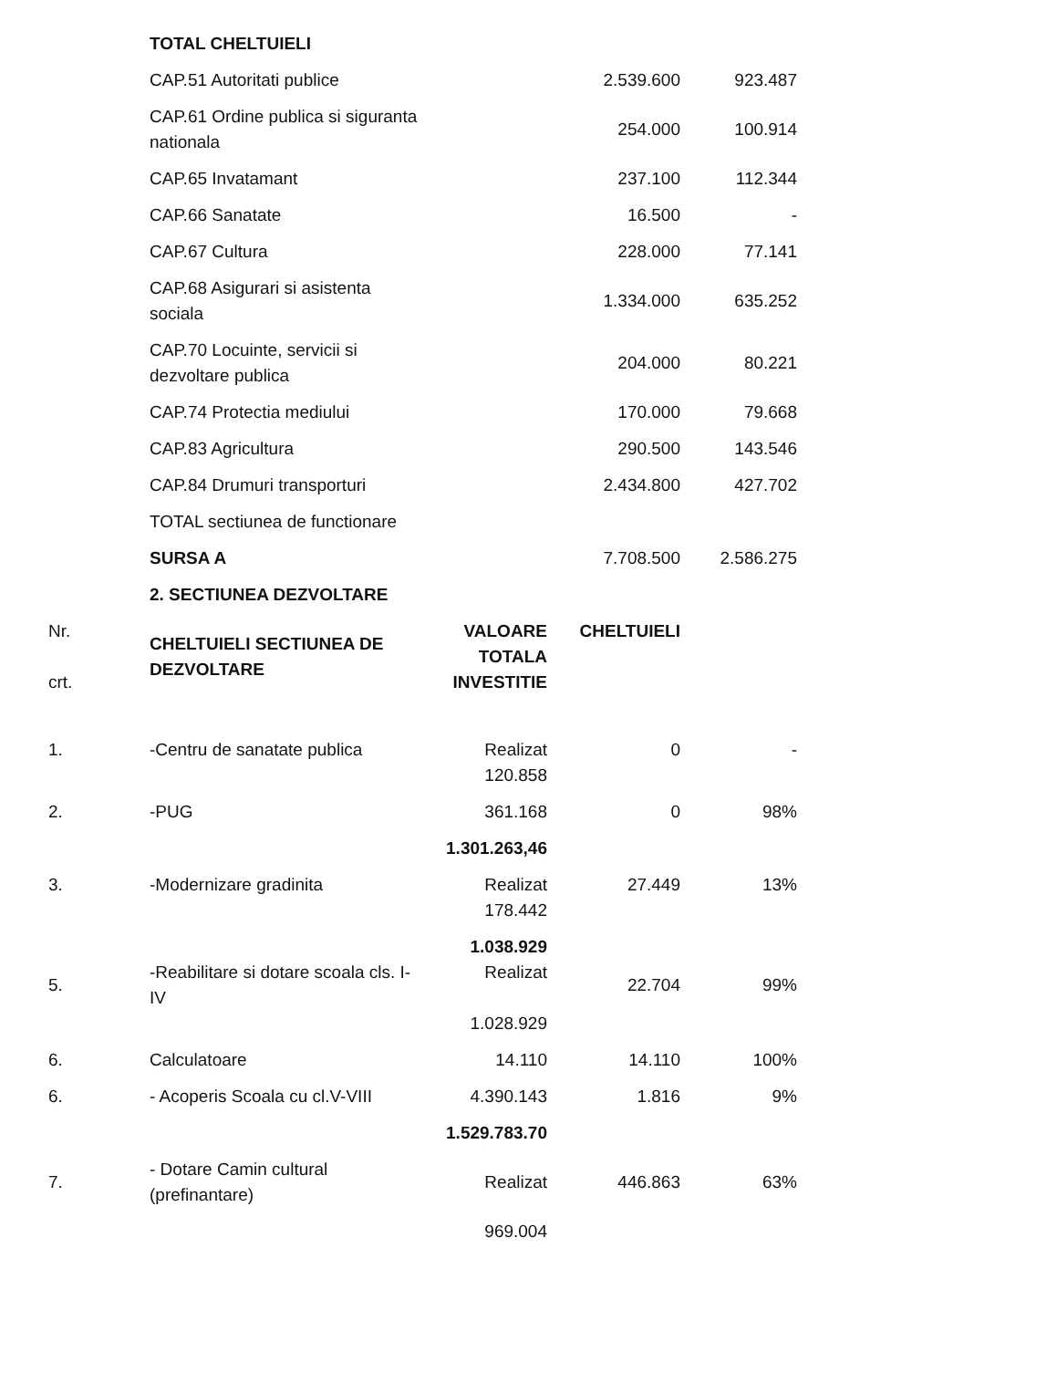| | TOTAL CHELTUIELI | | | |
| | CAP.51 Autoritati publice | | 2.539.600 | 923.487 |
| | CAP.61 Ordine publica si siguranta nationala | | 254.000 | 100.914 |
| | CAP.65 Invatamant | | 237.100 | 112.344 |
| | CAP.66 Sanatate | | 16.500 | - |
| | CAP.67 Cultura | | 228.000 | 77.141 |
| | CAP.68 Asigurari si asistenta sociala | | 1.334.000 | 635.252 |
| | CAP.70 Locuinte, servicii si dezvoltare publica | | 204.000 | 80.221 |
| | CAP.74 Protectia mediului | | 170.000 | 79.668 |
| | CAP.83 Agricultura | | 290.500 | 143.546 |
| | CAP.84 Drumuri transporturi | | 2.434.800 | 427.702 |
| | TOTAL sectiunea de functionare | | | |
| | SURSA A | | 7.708.500 | 2.586.275 |
| | 2. SECTIUNEA DEZVOLTARE | | | |
| Nr. crt. | CHELTUIELI SECTIUNEA DE DEZVOLTARE | VALOARE TOTALA INVESTITIE | CHELTUIELI | |
| 1. | -Centru de sanatate publica | Realizat 120.858 | 0 | - |
| 2. | -PUG | 361.168 | 0 | 98% |
| | | 1.301.263,46 | | |
| 3. | -Modernizare gradinita | Realizat 178.442 | 27.449 | 13% |
| 5. | -Reabilitare si dotare scoala cls. I-IV | 1.038.929 Realizat 1.028.929 | 22.704 | 99% |
| 6. | Calculatoare | 14.110 | 14.110 | 100% |
| 6. | - Acoperis Scoala cu cl.V-VIII | 4.390.143 | 1.816 | 9% |
| | | 1.529.783.70 | | |
| 7. | - Dotare Camin cultural (prefinantare) | Realizat | 446.863 | 63% |
| | | 969.004 | | |